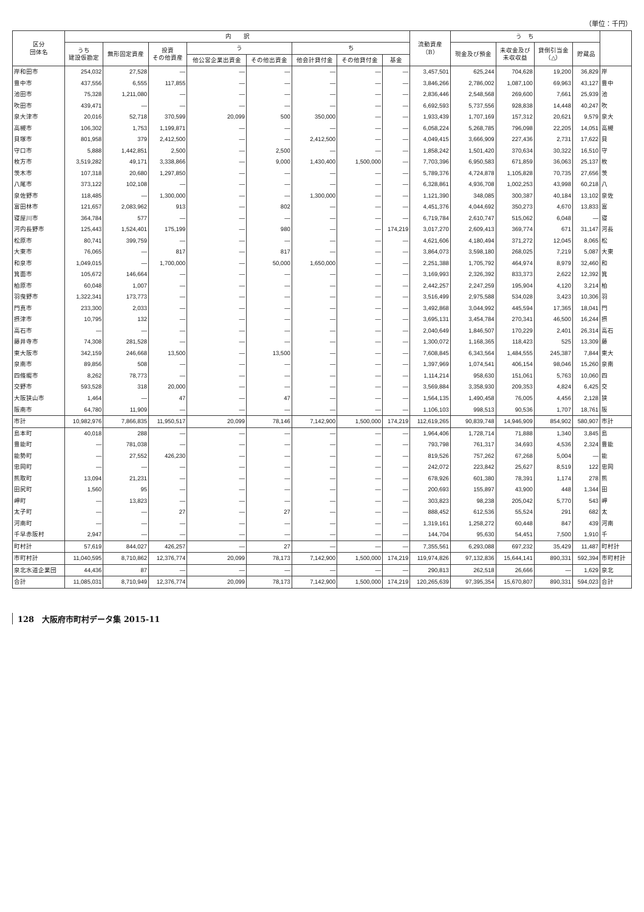（単位：千円）
| 区分 団体名 | 内 訳 | | | | | | | | 流動資産 （B） | う ち | | | | |
| --- | --- | --- | --- | --- | --- | --- | --- | --- | --- | --- | --- | --- | --- | --- |
| | うち 建設仮勘定 | 無形固定資産 | 投資 その他資産 | う | | ち | | | | 現金及び預金 | 未収金及び 未収収益 | 貸倒引当金 （△） | 貯蔵品 | |
| | | | | 他公営企業出資金 | その他出資金 | 他会計貸付金 | その他貸付金 | 基金 | | | | | | |
| 岸和田市 | 254,032 | 27,528 | — | — | — | — | — | — | 3,457,501 | 625,244 | 704,628 | 19,200 | 36,829 | 岸 |
| 豊中市 | 437,556 | 6,555 | 117,855 | — | — | — | — | — | 3,846,266 | 2,786,002 | 1,087,100 | 69,963 | 43,127 | 豊中 |
| 池田市 | 75,328 | 1,211,080 | — | — | — | — | — | — | 2,836,446 | 2,548,568 | 269,600 | 7,661 | 25,939 | 池 |
| 吹田市 | 439,471 | — | — | — | — | — | — | — | 6,692,593 | 5,737,556 | 928,838 | 14,448 | 40,247 | 吹 |
| 泉大津市 | 20,016 | 52,718 | 370,599 | 20,099 | 500 | 350,000 | — | — | 1,933,439 | 1,707,169 | 157,312 | 20,621 | 9,579 | 泉大 |
| 高槻市 | 106,302 | 1,753 | 1,199,871 | — | — | — | — | — | 6,058,224 | 5,268,785 | 796,098 | 22,205 | 14,051 | 高槻 |
| 貝塚市 | 801,958 | 379 | 2,412,500 | — | — | 2,412,500 | — | — | 4,049,415 | 3,666,909 | 227,436 | 2,731 | 17,622 | 貝 |
| 守口市 | 5,888 | 1,442,851 | 2,500 | — | 2,500 | — | — | — | 1,858,242 | 1,501,420 | 370,634 | 30,322 | 16,510 | 守 |
| 枚方市 | 3,519,282 | 49,171 | 3,338,866 | — | 9,000 | 1,430,400 | 1,500,000 | — | 7,703,396 | 6,950,583 | 671,859 | 36,063 | 25,137 | 枚 |
| 茨木市 | 107,318 | 20,680 | 1,297,850 | — | — | — | — | — | 5,789,376 | 4,724,878 | 1,105,828 | 70,735 | 27,656 | 茨 |
| 八尾市 | 373,122 | 102,108 | — | — | — | — | — | — | 6,328,861 | 4,936,708 | 1,002,253 | 43,998 | 60,218 | 八 |
| 泉佐野市 | 118,485 | — | 1,300,000 | — | — | 1,300,000 | — | — | 1,121,390 | 348,085 | 300,387 | 40,184 | 13,102 | 泉佐 |
| 富田林市 | 121,657 | 2,083,962 | 913 | — | 802 | — | — | — | 4,451,376 | 4,044,692 | 350,273 | 4,670 | 13,833 | 富 |
| 寝屋川市 | 364,784 | 577 | — | — | — | — | — | — | 6,719,784 | 2,610,747 | 515,062 | 6,048 | — | 寝 |
| 河内長野市 | 125,443 | 1,524,401 | 175,199 | — | 980 | — | — | 174,219 | 3,017,270 | 2,609,413 | 369,774 | 671 | 31,147 | 河長 |
| 松原市 | 80,741 | 399,759 | — | — | — | — | — | — | 4,621,606 | 4,180,494 | 371,272 | 12,045 | 8,065 | 松 |
| 大東市 | 76,065 | — | 817 | — | 817 | — | — | — | 3,864,073 | 3,598,180 | 268,025 | 7,219 | 5,087 | 大東 |
| 和泉市 | 1,049,015 | — | 1,700,000 | — | 50,000 | 1,650,000 | — | — | 2,251,388 | 1,705,792 | 464,974 | 8,979 | 32,460 | 和 |
| 箕面市 | 105,672 | 146,664 | — | — | — | — | — | — | 3,169,993 | 2,326,392 | 833,373 | 2,622 | 12,392 | 箕 |
| 柏原市 | 60,048 | 1,007 | — | — | — | — | — | — | 2,442,257 | 2,247,259 | 195,904 | 4,120 | 3,214 | 柏 |
| 羽曳野市 | 1,322,341 | 173,773 | — | — | — | — | — | — | 3,516,499 | 2,975,588 | 534,028 | 3,423 | 10,306 | 羽 |
| 門真市 | 233,300 | 2,033 | — | — | — | — | — | — | 3,492,868 | 3,044,992 | 445,594 | 17,365 | 18,041 | 門 |
| 摂津市 | 10,795 | 132 | — | — | — | — | — | — | 3,695,131 | 3,454,784 | 270,341 | 46,500 | 16,244 | 摂 |
| 高石市 | — | — | — | — | — | — | — | — | 2,040,649 | 1,846,507 | 170,229 | 2,401 | 26,314 | 高石 |
| 藤井寺市 | 74,308 | 281,528 | — | — | — | — | — | — | 1,300,072 | 1,168,365 | 118,423 | 525 | 13,309 | 藤 |
| 東大阪市 | 342,159 | 246,668 | 13,500 | — | 13,500 | — | — | — | 7,608,845 | 6,343,564 | 1,484,555 | 245,387 | 7,844 | 東大 |
| 泉南市 | 89,856 | 508 | — | — | — | — | — | — | 1,397,969 | 1,074,541 | 406,154 | 98,046 | 15,260 | 泉南 |
| 四條畷市 | 8,262 | 78,773 | — | — | — | — | — | — | 1,114,214 | 958,630 | 151,061 | 5,763 | 10,060 | 四 |
| 交野市 | 593,528 | 318 | 20,000 | — | — | — | — | — | 3,569,884 | 3,358,930 | 209,353 | 4,824 | 6,425 | 交 |
| 大阪狭山市 | 1,464 | — | 47 | — | 47 | — | — | — | 1,564,135 | 1,490,458 | 76,005 | 4,456 | 2,128 | 狭 |
| 阪南市 | 64,780 | 11,909 | — | — | — | — | — | — | 1,106,103 | 998,513 | 90,536 | 1,707 | 18,761 | 阪 |
| 市計 | 10,982,976 | 7,866,835 | 11,950,517 | 20,099 | 78,146 | 7,142,900 | 1,500,000 | 174,219 | 112,619,265 | 90,839,748 | 14,946,909 | 854,902 | 580,907 | 市計 |
| 島本町 | 40,018 | 288 | — | — | — | — | — | — | 1,964,406 | 1,728,714 | 71,888 | 1,340 | 3,845 | 島 |
| 豊能町 | — | 781,038 | — | — | — | — | — | — | 793,798 | 761,317 | 34,693 | 4,536 | 2,324 | 豊能 |
| 能勢町 | — | 27,552 | 426,230 | — | — | — | — | — | 819,526 | 757,262 | 67,268 | 5,004 | — | 能 |
| 忠岡町 | — | — | — | — | — | — | — | — | 242,072 | 223,842 | 25,627 | 8,519 | 122 | 忠岡 |
| 熊取町 | 13,094 | 21,231 | — | — | — | — | — | — | 678,926 | 601,380 | 78,391 | 1,174 | 278 | 熊 |
| 田尻町 | 1,560 | 95 | — | — | — | — | — | — | 200,693 | 155,897 | 43,900 | 448 | 1,344 | 田 |
| 岬町 | — | 13,823 | — | — | — | — | — | — | 303,823 | 98,238 | 205,042 | 5,770 | 543 | 岬 |
| 太子町 | — | — | 27 | — | 27 | — | — | — | 888,452 | 612,536 | 55,524 | 291 | 682 | 太 |
| 河南町 | — | — | — | — | — | — | — | — | 1,319,161 | 1,258,272 | 60,448 | 847 | 439 | 河南 |
| 千早赤阪村 | 2,947 | — | — | — | — | — | — | — | 144,704 | 95,630 | 54,451 | 7,500 | 1,910 | 千 |
| 町村計 | 57,619 | 844,027 | 426,257 | — | 27 | — | — | — | 7,355,561 | 6,293,088 | 697,232 | 35,429 | 11,487 | 町村計 |
| 市町村計 | 11,040,595 | 8,710,862 | 12,376,774 | 20,099 | 78,173 | 7,142,900 | 1,500,000 | 174,219 | 119,974,826 | 97,132,836 | 15,644,141 | 890,331 | 592,394 | 市町村計 |
| 泉北水道企業団 | 44,436 | 87 | — | — | — | — | — | — | 290,813 | 262,518 | 26,666 | — | 1,629 | 泉北 |
| 合計 | 11,085,031 | 8,710,949 | 12,376,774 | 20,099 | 78,173 | 7,142,900 | 1,500,000 | 174,219 | 120,265,639 | 97,395,354 | 15,670,807 | 890,331 | 594,023 | 合計 |
128　大阪府市町村データ集 2015-11